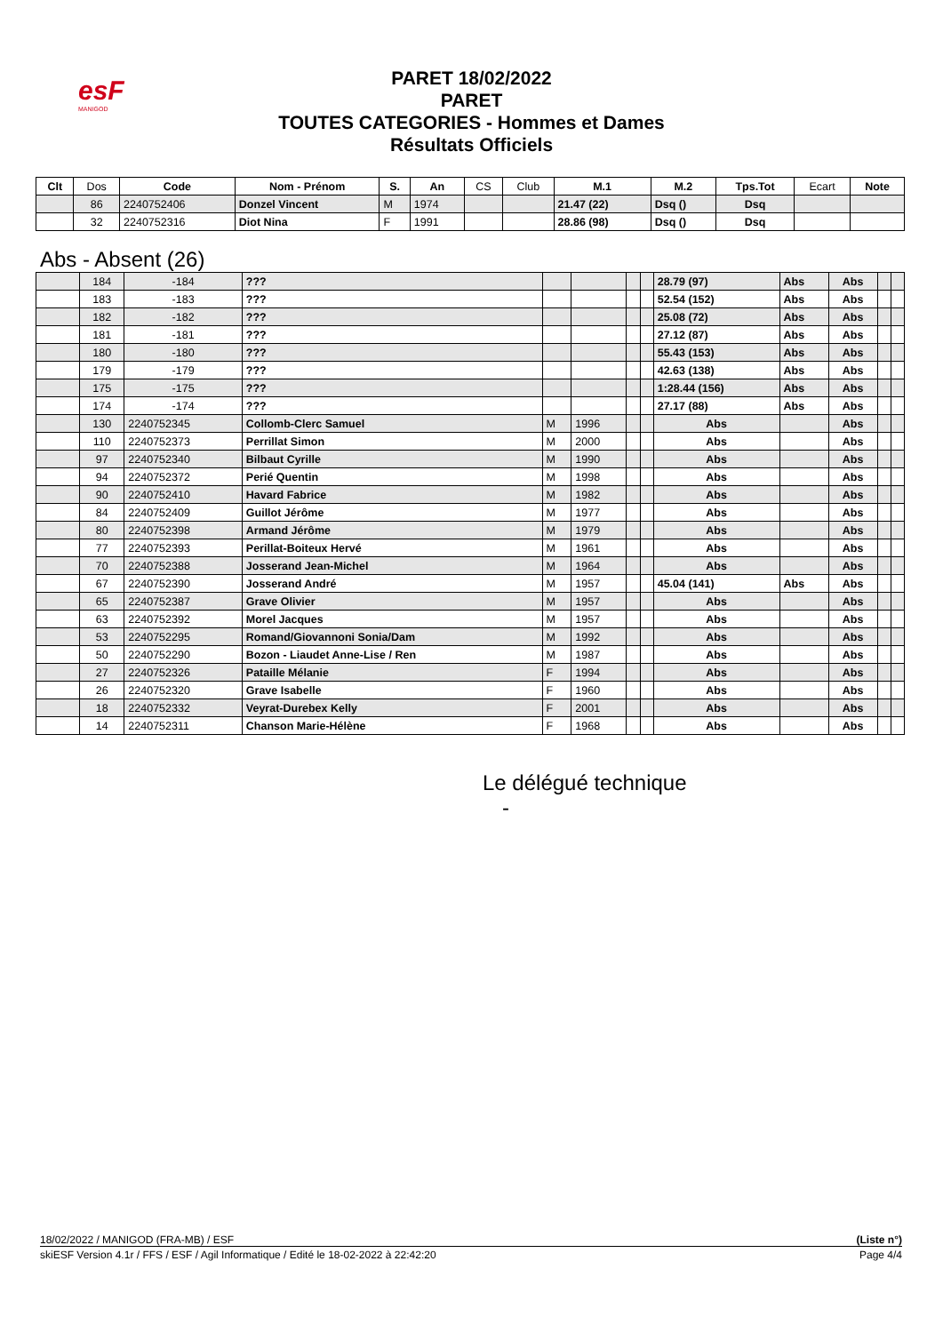esF
MANIGOD
PARET 18/02/2022
PARET
TOUTES CATEGORIES - Hommes et Dames
Résultats Officiels
| Clt | Dos | Code | Nom - Prénom | S. | An | CS | Club | M.1 | M.2 | Tps.Tot | Ecart | Note |
| --- | --- | --- | --- | --- | --- | --- | --- | --- | --- | --- | --- | --- |
| | 86 | 2240752406 | Donzel Vincent | M | 1974 | | | 21.47 (22) | Dsq () | Dsq | | |
| | 32 | 2240752316 | Diot Nina | F | 1991 | | | 28.86 (98) | Dsq () | Dsq | | |
Abs - Absent (26)
| | 184 | -184 | ??? | | | | | 28.79 (97) | Abs | Abs | | |
| | 183 | -183 | ??? | | | | | 52.54 (152) | Abs | Abs | | |
| | 182 | -182 | ??? | | | | | 25.08 (72) | Abs | Abs | | |
| | 181 | -181 | ??? | | | | | 27.12 (87) | Abs | Abs | | |
| | 180 | -180 | ??? | | | | | 55.43 (153) | Abs | Abs | | |
| | 179 | -179 | ??? | | | | | 42.63 (138) | Abs | Abs | | |
| | 175 | -175 | ??? | | | | | 1:28.44 (156) | Abs | Abs | | |
| | 174 | -174 | ??? | | | | | 27.17 (88) | Abs | Abs | | |
| | 130 | 2240752345 | Collomb-Clerc Samuel | M | 1996 | | | Abs | | Abs | | |
| | 110 | 2240752373 | Perrillat Simon | M | 2000 | | | Abs | | Abs | | |
| | 97 | 2240752340 | Bilbaut Cyrille | M | 1990 | | | Abs | | Abs | | |
| | 94 | 2240752372 | Perié Quentin | M | 1998 | | | Abs | | Abs | | |
| | 90 | 2240752410 | Havard Fabrice | M | 1982 | | | Abs | | Abs | | |
| | 84 | 2240752409 | Guillot Jérôme | M | 1977 | | | Abs | | Abs | | |
| | 80 | 2240752398 | Armand Jérôme | M | 1979 | | | Abs | | Abs | | |
| | 77 | 2240752393 | Perillat-Boiteux Hervé | M | 1961 | | | Abs | | Abs | | |
| | 70 | 2240752388 | Josserand Jean-Michel | M | 1964 | | | Abs | | Abs | | |
| | 67 | 2240752390 | Josserand André | M | 1957 | | | 45.04 (141) | Abs | Abs | | |
| | 65 | 2240752387 | Grave Olivier | M | 1957 | | | Abs | | Abs | | |
| | 63 | 2240752392 | Morel Jacques | M | 1957 | | | Abs | | Abs | | |
| | 53 | 2240752295 | Romand/Giovannoni Sonia/Dam | M | 1992 | | | Abs | | Abs | | |
| | 50 | 2240752290 | Bozon - Liaudet Anne-Lise / Ren | M | 1987 | | | Abs | | Abs | | |
| | 27 | 2240752326 | Pataille Mélanie | F | 1994 | | | Abs | | Abs | | |
| | 26 | 2240752320 | Grave Isabelle | F | 1960 | | | Abs | | Abs | | |
| | 18 | 2240752332 | Veyrat-Durebex Kelly | F | 2001 | | | Abs | | Abs | | |
| | 14 | 2240752311 | Chanson Marie-Hélène | F | 1968 | | | Abs | | Abs | | |
Le délégué technique
-
18/02/2022 / MANIGOD (FRA-MB) / ESF (Liste n°)
skiESF Version 4.1r / FFS / ESF / Agil Informatique / Edité le 18-02-2022 à 22:42:20 Page 4/4